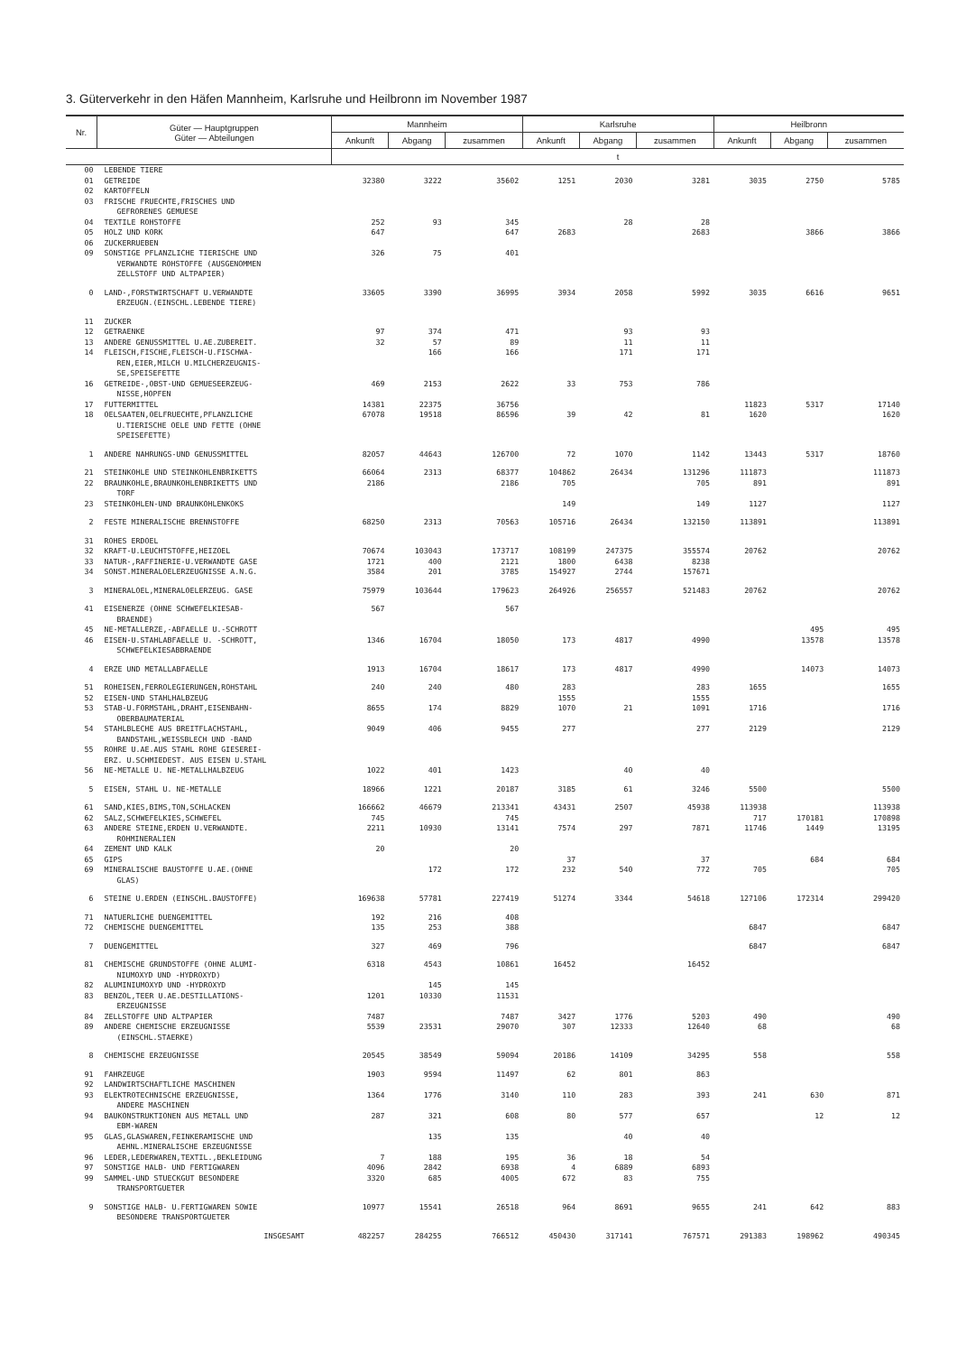3. Güterverkehr in den Häfen Mannheim, Karlsruhe und Heilbronn im November 1987
| Nr. | Güter — Hauptgruppen Güter — Abteilungen | Mannheim | | | Karlsruhe | | | Heilbronn | | |
| --- | --- | --- | --- | --- | --- | --- | --- | --- | --- | --- |
| | | Ankunft | Abgang | zusammen | Ankunft | Abgang | zusammen | Ankunft | Abgang | zusammen |
| | | t | | | | | | | | |
| 00 | LEBENDE TIERE | | | | | | | | | |
| 01 | GETREIDE | 32380 | 3222 | 35602 | 1251 | 2030 | 3281 | 3035 | 2750 | 5785 |
| 02 | KARTOFFELN | | | | | | | | | |
| 03 | FRISCHE FRUECHTE,FRISCHES UND GEFRORENES GEMUESE | | | | | | | | | |
| 04 | TEXTILE ROHSTOFFE | 252 | 93 | 345 | | 28 | 28 | | | |
| 05 | HOLZ UND KORK | 647 | | 647 | 2683 | | 2683 | | 3866 | 3866 |
| 06 | ZUCKERRUEBEN | | | | | | | | | |
| 09 | SONSTIGE PFLANZLICHE TIERISCHE UND VERWANDTE ROHSTOFFE (AUSGENOMMEN ZELLSTOFF UND ALTPAPIER) | 326 | 75 | 401 | | | | | | |
| 0 | LAND-,FORSTWIRTSCHAFT U.VERWANDTE ERZEUGN.(EINSCHL.LEBENDE TIERE) | 33605 | 3390 | 36995 | 3934 | 2058 | 5992 | 3035 | 6616 | 9651 |
| 11 | ZUCKER | | | | | | | | | |
| 12 | GETRAENKE | 97 | 374 | 471 | | 93 | 93 | | | |
| 13 | ANDERE GENUSSMITTEL U.AE.ZUBEREIT. | 32 | 57 | 89 | | 11 | 11 | | | |
| 14 | FLEISCH,FISCHE,FLEISCH-U.FISCHWA- REN,EIER,MILCH U.MILCHERZEUGNIS- SE,SPEISEFETTE | | 166 | 166 | | 171 | 171 | | | |
| 16 | GETREIDE-,OBST-UND GEMUESEERZEUG- NISSE,HOPFEN | 469 | 2153 | 2622 | 33 | 753 | 786 | | | |
| 17 | FUTTERMITTEL | 14381 | 22375 | 36756 | | | | 11823 | 5317 | 17140 |
| 18 | OELSAATEN,OELFRUECHTE,PFLANZLICHE U.TIERISCHE OELE UND FETTE (OHNE SPEISEFETTE) | 67078 | 19518 | 86596 | 39 | 42 | 81 | 1620 | | 1620 |
| 1 | ANDERE NAHRUNGS-UND GENUSSMITTEL | 82057 | 44643 | 126700 | 72 | 1070 | 1142 | 13443 | 5317 | 18760 |
| 21 | STEINKOHLE UND STEINKOHLENBRIKETTS | 66064 | 2313 | 68377 | 104862 | 26434 | 131296 | 111873 | | 111873 |
| 22 | BRAUNKOHLE,BRAUNKOHLENBRIKETTS UND TORF | 2186 | | 2186 | 705 | | 705 | 891 | | 891 |
| 23 | STEINKOHLEN-UND BRAUNKOHLENKOKS | | | | 149 | | 149 | 1127 | | 1127 |
| 2 | FESTE MINERALISCHE BRENNSTOFFE | 68250 | 2313 | 70563 | 105716 | 26434 | 132150 | 113891 | | 113891 |
| 31 | ROHES ERDOEL | | | | | | | | | |
| 32 | KRAFT-U.LEUCHTSTOFFE,HEIZOEL | 70674 | 103043 | 173717 | 108199 | 247375 | 355574 | 20762 | | 20762 |
| 33 | NATUR-,RAFFINERIE-U.VERWANDTE GASE | 1721 | 400 | 2121 | 1800 | 6438 | 8238 | | | |
| 34 | SONST.MINERALOELERZEUGNISSE A.N.G. | 3584 | 201 | 3785 | 154927 | 2744 | 157671 | | | |
| 3 | MINERALOEL,MINERALOELERZEUG. GASE | 75979 | 103644 | 179623 | 264926 | 256557 | 521483 | 20762 | | 20762 |
| 41 | EISENERZE (OHNE SCHWEFELKIESAB- BRAENDE) | 567 | | 567 | | | | | | |
| 45 | NE-METALLERZE,-ABFAELLE U.-SCHROTT | | | | | | | | 495 | 495 |
| 46 | EISEN-U.STAHLABFAELLE U. -SCHROTT, SCHWEFELKIESABBRAENDE | 1346 | 16704 | 18050 | 173 | 4817 | 4990 | | 13578 | 13578 |
| 4 | ERZE UND METALLABFAELLE | 1913 | 16704 | 18617 | 173 | 4817 | 4990 | | 14073 | 14073 |
| 51 | ROHEISEN,FERROLEGIERUNGEN,ROHSTAHL | 240 | 240 | 480 | 283 | | 283 | 1655 | | 1655 |
| 52 | EISEN-UND STAHLHALBZEUG | | | | 1555 | | 1555 | | | |
| 53 | STAB-U.FORMSTAHL,DRAHT,EISENBAHN- OBERBAUMATERIAL | 8655 | 174 | 8829 | 1070 | 21 | 1091 | 1716 | | 1716 |
| 54 | STAHLBLECHE AUS BREITFLACHSTAHL, BANDSTAHL,WEISSBLECH UND -BAND | 9049 | 406 | 9455 | 277 | | 277 | 2129 | | 2129 |
| 55 | ROHRE U.AE.AUS STAHL ROHE GIESEREI- ERZ. U.SCHMIEDEST. AUS EISEN U.STAHL | | | | | | | | | |
| 56 | NE-METALLE U. NE-METALLHALBZEUG | 1022 | 401 | 1423 | | 40 | 40 | | | |
| 5 | EISEN, STAHL U. NE-METALLE | 18966 | 1221 | 20187 | 3185 | 61 | 3246 | 5500 | | 5500 |
| 61 | SAND,KIES,BIMS,TON,SCHLACKEN | 166662 | 46679 | 213341 | 43431 | 2507 | 45938 | 113938 | | 113938 |
| 62 | SALZ,SCHWEFELKIES,SCHWEFEL | 745 | | 745 | | | | 717 | 170181 | 170898 |
| 63 | ANDERE STEINE,ERDEN U.VERWANDTE. ROHMINERALIEN | 2211 | 10930 | 13141 | 7574 | 297 | 7871 | 11746 | 1449 | 13195 |
| 64 | ZEMENT UND KALK | 20 | | 20 | | | | | | |
| 65 | GIPS | | | | 37 | | 37 | | 684 | 684 |
| 69 | MINERALISCHE BAUSTOFFE U.AE.(OHNE GLAS) | | 172 | 172 | 232 | 540 | 772 | 705 | | 705 |
| 6 | STEINE U.ERDEN (EINSCHL.BAUSTOFFE) | 169638 | 57781 | 227419 | 51274 | 3344 | 54618 | 127106 | 172314 | 299420 |
| 71 | NATUERLICHE DUENGEMITTEL | 192 | 216 | 408 | | | | | | |
| 72 | CHEMISCHE DUENGEMITTEL | 135 | 253 | 388 | | | | 6847 | | 6847 |
| 7 | DUENGEMITTEL | 327 | 469 | 796 | | | | 6847 | | 6847 |
| 81 | CHEMISCHE GRUNDSTOFFE (OHNE ALUMI- NIUMOXYD UND -HYDROXYD) | 6318 | 4543 | 10861 | 16452 | | 16452 | | | |
| 82 | ALUMINIUMOXYD UND -HYDROXYD | | 145 | 145 | | | | | | |
| 83 | BENZOL,TEER U.AE.DESTILLATIONS- ERZEUGNISSE | 1201 | 10330 | 11531 | | | | | | |
| 84 | ZELLSTOFFE UND ALTPAPIER | 7487 | | 7487 | 3427 | 1776 | 5203 | 490 | | 490 |
| 89 | ANDERE CHEMISCHE ERZEUGNISSE (EINSCHL.STAERKE) | 5539 | 23531 | 29070 | 307 | 12333 | 12640 | 68 | | 68 |
| 8 | CHEMISCHE ERZEUGNISSE | 20545 | 38549 | 59094 | 20186 | 14109 | 34295 | 558 | | 558 |
| 91 | FAHRZEUGE | 1903 | 9594 | 11497 | 62 | 801 | 863 | | | |
| 92 | LANDWIRTSCHAFTLICHE MASCHINEN | | | | | | | | | |
| 93 | ELEKTROTECHNISCHE ERZEUGNISSE, ANDERE MASCHINEN | 1364 | 1776 | 3140 | 110 | 283 | 393 | 241 | 630 | 871 |
| 94 | BAUKONSTRUKTIONEN AUS METALL UND EBM-WAREN | 287 | 321 | 608 | 80 | 577 | 657 | | 12 | 12 |
| 95 | GLAS,GLASWAREN,FEINKERAMISCHE UND AEHNL.MINERALISCHE ERZEUGNISSE | | 135 | 135 | | 40 | 40 | | | |
| 96 | LEDER,LEDERWAREN,TEXTIL.,BEKLEIDUNG | 7 | 188 | 195 | 36 | 18 | 54 | | | |
| 97 | SONSTIGE HALB- UND FERTIGWAREN | 4096 | 2842 | 6938 | 4 | 6889 | 6893 | | | |
| 99 | SAMMEL-UND STUECKGUT BESONDERE TRANSPORTGUETER | 3320 | 685 | 4005 | 672 | 83 | 755 | | | |
| 9 | SONSTIGE HALB- U.FERTIGWAREN SOWIE BESONDERE TRANSPORTGUETER | 10977 | 15541 | 26518 | 964 | 8691 | 9655 | 241 | 642 | 883 |
| | INSGESAMT | 482257 | 284255 | 766512 | 450430 | 317141 | 767571 | 291383 | 198962 | 490345 |